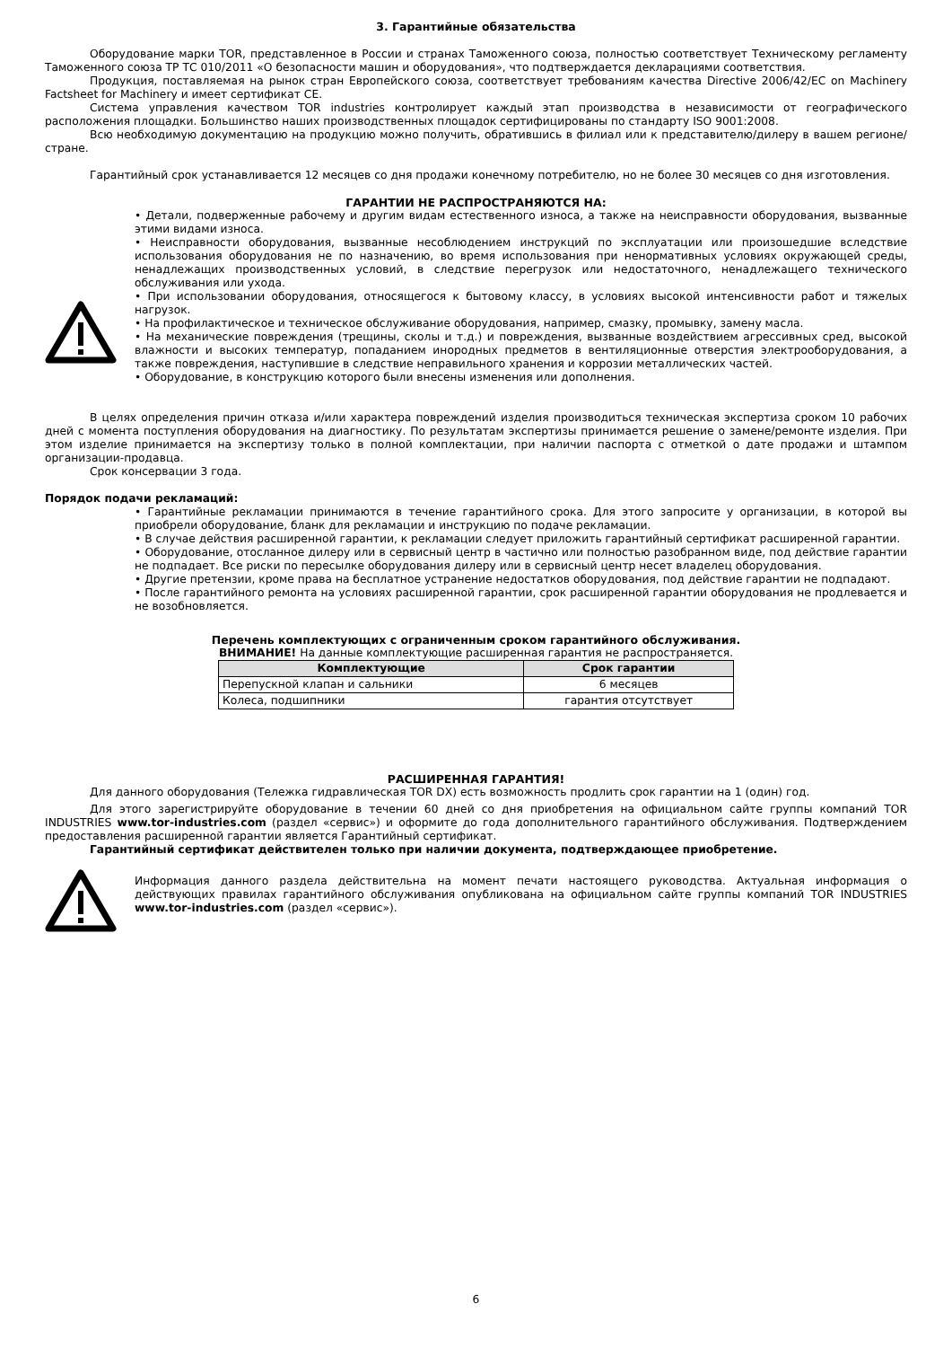3. Гарантийные обязательства
Оборудование марки TOR, представленное в России и странах Таможенного союза, полностью соответствует Техническому регламенту Таможенного союза ТР ТС 010/2011 «О безопасности машин и оборудования», что подтверждается декларациями соответствия.
Продукция, поставляемая на рынок стран Европейского союза, соответствует требованиям качества Directive 2006/42/EC on Machinery Factsheet for Machinery и имеет сертификат CE.
Система управления качеством TOR industries контролирует каждый этап производства в независимости от географического расположения площадки. Большинство наших производственных площадок сертифицированы по стандарту ISO 9001:2008.
Всю необходимую документацию на продукцию можно получить, обратившись в филиал или к представителю/дилеру в вашем регионе/стране.
Гарантийный срок устанавливается 12 месяцев со дня продажи конечному потребителю, но не более 30 месяцев со дня изготовления.
ГАРАНТИИ НЕ РАСПРОСТРАНЯЮТСЯ НА:
• Детали, подверженные рабочему и другим видам естественного износа, а также на неисправности оборудования, вызванные этими видами износа.
• Неисправности оборудования, вызванные несоблюдением инструкций по эксплуатации или произошедшие вследствие использования оборудования не по назначению, во время использования при ненормативных условиях окружающей среды, ненадлежащих производственных условий, в следствие перегрузок или недостаточного, ненадлежащего технического обслуживания или ухода.
• При использовании оборудования, относящегося к бытовому классу, в условиях высокой интенсивности работ и тяжелых нагрузок.
• На профилактическое и техническое обслуживание оборудования, например, смазку, промывку, замену масла.
• На механические повреждения (трещины, сколы и т.д.) и повреждения, вызванные воздействием агрессивных сред, высокой влажности и высоких температур, попаданием инородных предметов в вентиляционные отверстия электрооборудования, а также повреждения, наступившие в следствие неправильного хранения и коррозии металлических частей.
• Оборудование, в конструкцию которого были внесены изменения или дополнения.
В целях определения причин отказа и/или характера повреждений изделия производиться техническая экспертиза сроком 10 рабочих дней с момента поступления оборудования на диагностику. По результатам экспертизы принимается решение о замене/ремонте изделия. При этом изделие принимается на экспертизу только в полной комплектации, при наличии паспорта с отметкой о дате продажи и штампом организации-продавца.
Срок консервации 3 года.
Порядок подачи рекламаций:
• Гарантийные рекламации принимаются в течение гарантийного срока. Для этого запросите у организации, в которой вы приобрели оборудование, бланк для рекламации и инструкцию по подаче рекламации.
• В случае действия расширенной гарантии, к рекламации следует приложить гарантийный сертификат расширенной гарантии.
• Оборудование, отосланное дилеру или в сервисный центр в частично или полностью разобранном виде, под действие гарантии не подпадает. Все риски по пересылке оборудования дилеру или в сервисный центр несет владелец оборудования.
• Другие претензии, кроме права на бесплатное устранение недостатков оборудования, под действие гарантии не подпадают.
• После гарантийного ремонта на условиях расширенной гарантии, срок расширенной гарантии оборудования не продлевается и не возобновляется.
Перечень комплектующих с ограниченным сроком гарантийного обслуживания.
ВНИМАНИЕ! На данные комплектующие расширенная гарантия не распространяется.
| Комплектующие | Срок гарантии |
| --- | --- |
| Перепускной клапан и сальники | 6 месяцев |
| Колеса, подшипники | гарантия отсутствует |
РАСШИРЕННАЯ ГАРАНТИЯ!
Для данного оборудования (Тележка гидравлическая TOR DX) есть возможность продлить срок гарантии на 1 (один) год.
Для этого зарегистрируйте оборудование в течении 60 дней со дня приобретения на официальном сайте группы компаний TOR INDUSTRIES www.tor-industries.com (раздел «сервис») и оформите до года дополнительного гарантийного обслуживания. Подтверждением предоставления расширенной гарантии является Гарантийный сертификат.
Гарантийный сертификат действителен только при наличии документа, подтверждающее приобретение.
Информация данного раздела действительна на момент печати настоящего руководства. Актуальная информация о действующих правилах гарантийного обслуживания опубликована на официальном сайте группы компаний TOR INDUSTRIES www.tor-industries.com (раздел «сервис»).
6